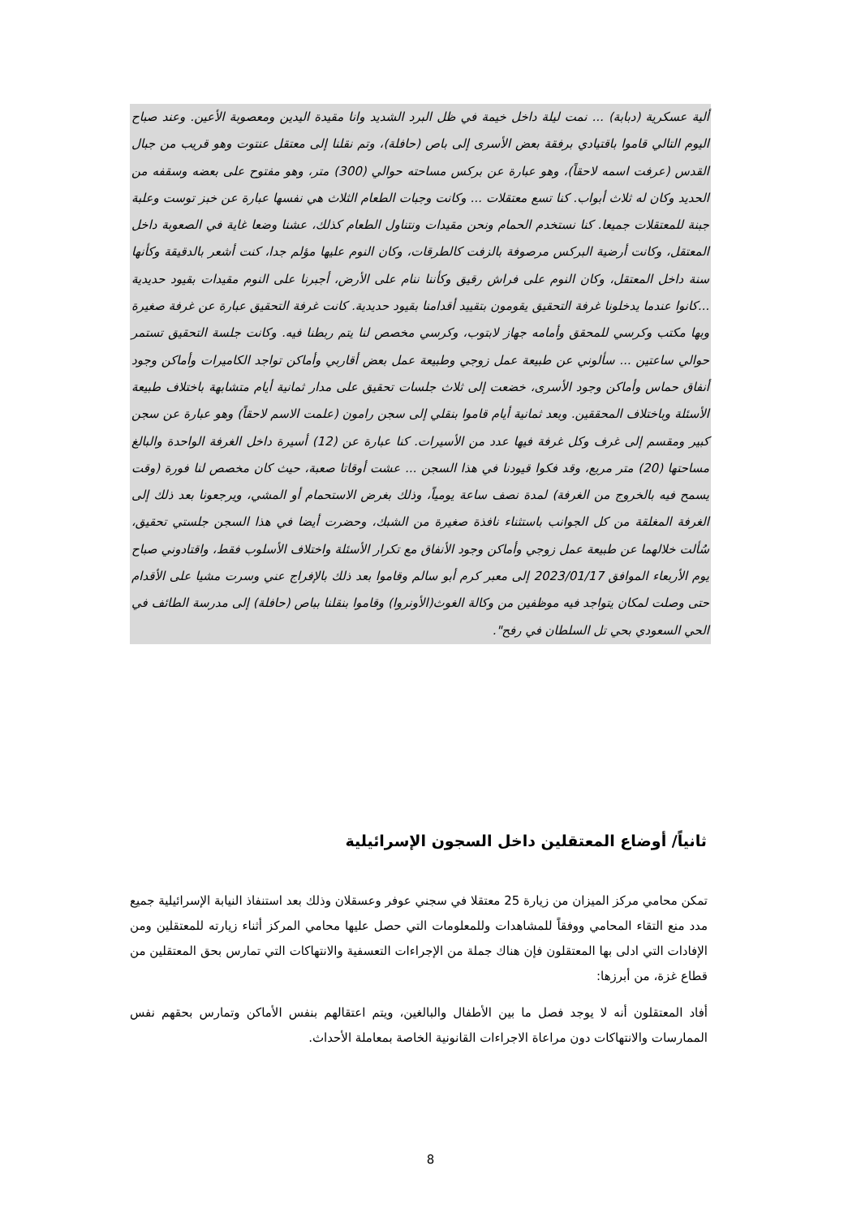ألية عسكرية (دبابة) ... نمت ليلة داخل خيمة في ظل البرد الشديد وانا مقيدة اليدين ومعصوبة الأعين. وعند صباح اليوم التالي قاموا باقتيادي برفقة بعض الأسرى إلى باص (حافلة)، وتم نقلنا إلى معتقل عنتوت وهو قريب من جبال القدس (عرفت اسمه لاحقاً)، وهو عبارة عن بركس مساحته حوالي (300) متر، وهو مفتوح على بعضه وسقفه من الحديد وكان له ثلاث أبواب. كنا تسع معتقلات ... وكانت وجبات الطعام الثلاث هي نفسها عبارة عن خبز توست وعلبة جبنة للمعتقلات جميعا. كنا نستخدم الحمام ونحن مقيدات ونتناول الطعام كذلك، عشنا وضعا غاية في الصعوبة داخل المعتقل، وكانت أرضية البركس مرصوفة بالزفت كالطرقات، وكان النوم عليها مؤلم جدا، كنت أشعر بالدقيقة وكأنها سنة داخل المعتقل، وكان النوم على فراش رقيق وكأننا ننام على الأرض، أجبرنا على النوم مقيدات بقيود حديدية ...كانوا عندما يدخلونا غرفة التحقيق يقومون بتقييد أقدامنا بقيود حديدية. كانت غرفة التحقيق عبارة عن غرفة صغيرة وبها مكتب وكرسي للمحقق وأمامه جهاز لابتوب، وكرسي مخصص لنا يتم ربطنا فيه. وكانت جلسة التحقيق تستمر حوالي ساعتين ... سألوني عن طبيعة عمل زوجي وطبيعة عمل بعض أقاربي وأماكن تواجد الكاميرات وأماكن وجود أنفاق حماس وأماكن وجود الأسرى، خضعت إلى ثلاث جلسات تحقيق على مدار ثمانية أيام متشابهة باختلاف طبيعة الأسئلة وباختلاف المحققين. وبعد ثمانية أيام قاموا بنقلي إلى سجن رامون (علمت الاسم لاحقاً) وهو عبارة عن سجن كبير ومقسم إلى غرف وكل غرفة فيها عدد من الأسيرات. كنا عبارة عن (12) أسيرة داخل الغرفة الواحدة والبالغ مساحتها (20) متر مربع، وقد فكوا قيودنا في هذا السجن ... عشت أوقاتا صعبة، حيث كان مخصص لنا فورة (وقت يسمح فيه بالخروج من الغرفة) لمدة نصف ساعة يومياً، وذلك بغرض الاستحمام أو المشي، ويرجعونا بعد ذلك إلى الغرفة المغلقة من كل الجوانب باستثناء نافذة صغيرة من الشبك، وحضرت أيضا في هذا السجن جلستي تحقيق، سُألت خلالهما عن طبيعة عمل زوجي وأماكن وجود الأنفاق مع تكرار الأسئلة واختلاف الأسلوب فقط، واقتادوني صباح يوم الأربعاء الموافق 2023/01/17 إلى معبر كرم أبو سالم وقاموا بعد ذلك بالإفراج عني وسرت مشيا على الأقدام حتى وصلت لمكان يتواجد فيه موظفين من وكالة الغوث(الأونروا) وقاموا بنقلنا بباص (حافلة) إلى مدرسة الطائف في الحي السعودي بحي تل السلطان في رفح".
ثانياً/ أوضاع المعتقلين داخل السجون الإسرائيلية
تمكن محامي مركز الميزان من زيارة 25 معتقلا في سجني عوفر وعسقلان وذلك بعد استنفاذ النيابة الإسرائيلية جميع مدد منع التقاء المحامي ووفقاً للمشاهدات وللمعلومات التي حصل عليها محامي المركز أثناء زيارته للمعتقلين ومن الإفادات التي ادلى بها المعتقلون فإن هناك جملة من الإجراءات التعسفية والانتهاكات التي تمارس بحق المعتقلين من قطاع غزة، من أبرزها:
أفاد المعتقلون أنه لا يوجد فصل ما بين الأطفال والبالغين، ويتم اعتقالهم بنفس الأماكن وتمارس بحقهم نفس الممارسات والانتهاكات دون مراعاة الاجراءات القانونية الخاصة بمعاملة الأحداث.
8